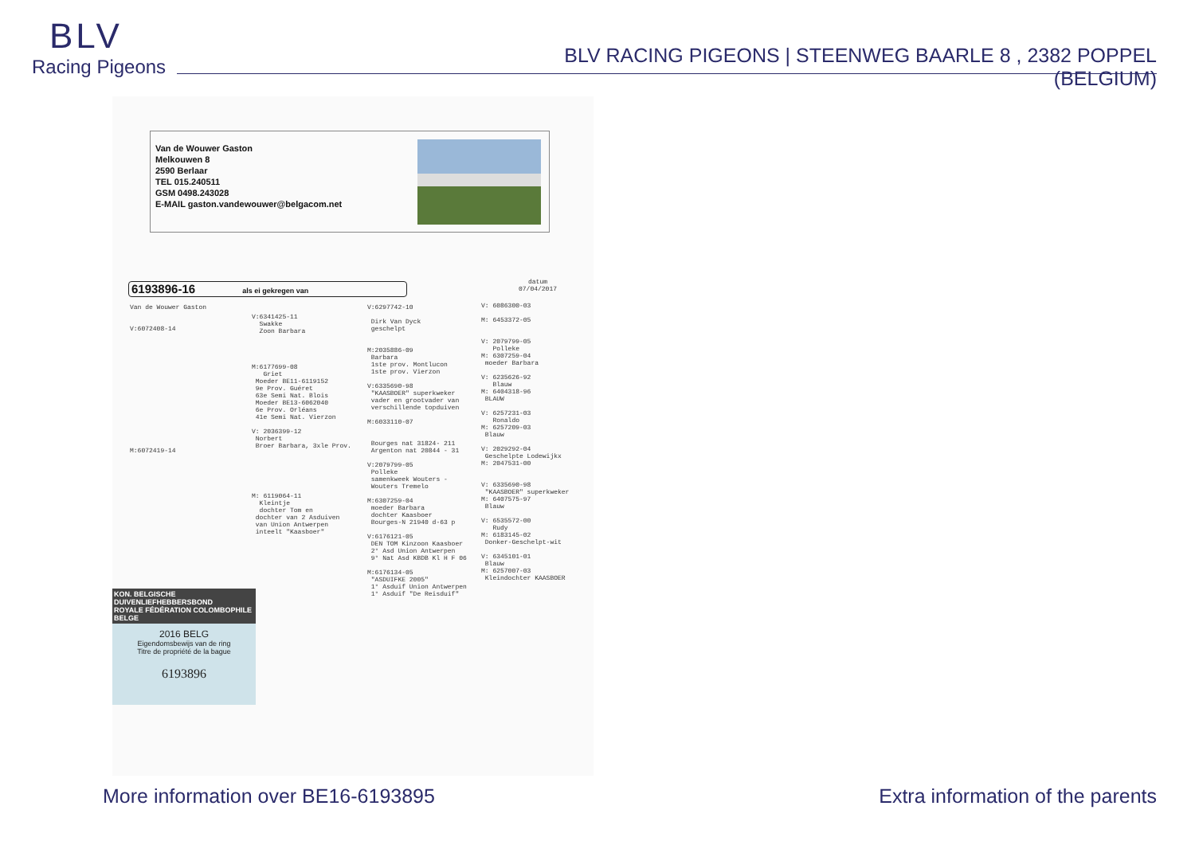BLV
Racing Pigeons
BLV RACING PIGEONS | STEENWEG BAARLE 8 , 2382 POPPEL (BELGIUM)
Van de Wouwer Gaston
Melkouwen 8
2590 Berlaar
TEL 015.240511
GSM 0498.243028
E-MAIL gaston.vandewouwer@belgacom.net
datum
07/04/2017
6193896-16 als ei gekregen van
Van de Wouwer Gaston V:6072408-14 M:6072419-14
V:6341425-11 Swakke Zoon Barbara M:6177699-08 Griet Moeder BE11-6119152 9e Prov. Guéret 63e Semi Nat. Blois Moeder BE13-6062040 6e Prov. Orléans 41e Semi Nat. Vierzon V: 2036399-12 Norbert Broer Barbara, 3xle Prov. M: 6119064-11 Kleintje dochter Tom en dochter van 2 Asduiven van Union Antwerpen inteelt "Kaasboer"
V:6297742-10 Dirk Van Dyck geschelpt M:2035886-09 Barbara 1ste prov. Montlucon 1ste prov. Vierzon V:6335690-98 "KAASBOER" superkweker vader en grootvader van verschillende topduiven M:6033110-07 Bourges nat 31824- 211 Argenton nat 20844 - 31 V:2079799-05 Polleke samenkweek Wouters - Wouters Tremelo M:6307259-04 moeder Barbara dochter Kaasboer Bourges-N 21940 d-63 p V:6176121-05 DEN TOM Kinzoon Kaasboer 2° Asd Union Antwerpen 9° Nat Asd KBDB Kl H F 06 M:6176134-05 "ASDUIFKE 2005" 1° Asduif Union Antwerpen 1° Asduif "De Reisduif"
V: 6086300-03 M: 6453372-05 V: 2079799-05 Polleke M: 6307259-04 moeder Barbara V: 6235626-92 Blauw M: 6404318-96 BLAUW V: 6257231-03 Ronaldo M: 6257209-03 Blauw V: 2029292-04 Geschelpte Lodewijkx M: 2047531-00 V: 6335690-98 "KAASBOER" superkweker M: 6407575-97 Blauw V: 6535572-00 Rudy M: 6183145-02 Donker-Geschelpt-wit V: 6345101-01 Blauw M: 6257007-03 Kleindochter KAASBOER
KON. BELGISCHE DUIVENLIEFHEBBERSBOND
ROYALE FÉDÉRATION COLOMBOPHILE BELGE
2016 BELG
Eigendomsbewijs van de ring
Titre de propriété de la bague
6193896
More information over BE16-6193895
Extra information of the parents